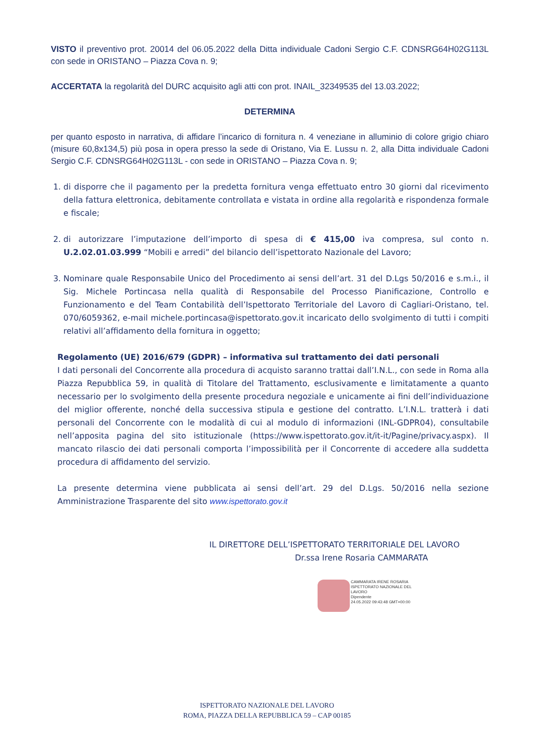VISTO il preventivo prot. 20014 del 06.05.2022 della Ditta individuale Cadoni Sergio C.F. CDNSRG64H02G113L con sede in ORISTANO – Piazza Cova n. 9;
ACCERTATA la regolarità del DURC acquisito agli atti con prot. INAIL_32349535 del 13.03.2022;
DETERMINA
per quanto esposto in narrativa, di affidare l’incarico di fornitura n. 4 veneziane in alluminio di colore grigio chiaro (misure 60,8x134,5) più posa in opera presso la sede di Oristano, Via E. Lussu n. 2, alla Ditta individuale Cadoni Sergio C.F. CDNSRG64H02G113L - con sede in ORISTANO – Piazza Cova n. 9;
1. di disporre che il pagamento per la predetta fornitura venga effettuato entro 30 giorni dal ricevimento della fattura elettronica, debitamente controllata e vistata in ordine alla regolarità e rispondenza formale e fiscale;
2. di autorizzare l’imputazione dell’importo di spesa di € 415,00 iva compresa, sul conto n. U.2.02.01.03.999 “Mobili e arredi” del bilancio dell’ispettorato Nazionale del Lavoro;
3. Nominare quale Responsabile Unico del Procedimento ai sensi dell’art. 31 del D.Lgs 50/2016 e s.m.i., il Sig. Michele Portincasa nella qualità di Responsabile del Processo Pianificazione, Controllo e Funzionamento e del Team Contabilità dell’Ispettorato Territoriale del Lavoro di Cagliari-Oristano, tel. 070/6059362, e-mail michele.portincasa@ispettorato.gov.it incaricato dello svolgimento di tutti i compiti relativi all’affidamento della fornitura in oggetto;
Regolamento (UE) 2016/679 (GDPR) – informativa sul trattamento dei dati personali
I dati personali del Concorrente alla procedura di acquisto saranno trattai dall’I.N.L., con sede in Roma alla Piazza Repubblica 59, in qualità di Titolare del Trattamento, esclusivamente e limitatamente a quanto necessario per lo svolgimento della presente procedura negoziale e unicamente ai fini dell’individuazione del miglior offerente, nonché della successiva stipula e gestione del contratto. L’I.N.L. tratterà i dati personali del Concorrente con le modalità di cui al modulo di informazioni (INL-GDPR04), consultabile nell’apposita pagina del sito istituzionale (https://www.ispettorato.gov.it/it-it/Pagine/privacy.aspx). Il mancato rilascio dei dati personali comporta l’impossibilità per il Concorrente di accedere alla suddetta procedura di affidamento del servizio.
La presente determina viene pubblicata ai sensi dell’art. 29 del D.Lgs. 50/2016 nella sezione Amministrazione Trasparente del sito www.ispettorato.gov.it
IL DIRETTORE DELL’ISPETTORATO TERRITORIALE DEL LAVORO
Dr.ssa Irene Rosaria CAMMARATA
CAMMARATA IRENE ROSARIA
ISPETTORATO NAZIONALE DEL
LAVORO
Dipendente
24.05.2022 09:43:48 GMT+00:00
ISPETTORATO NAZIONALE DEL LAVORO
ROMA, PIAZZA DELLA REPUBBLICA 59 – CAP 00185